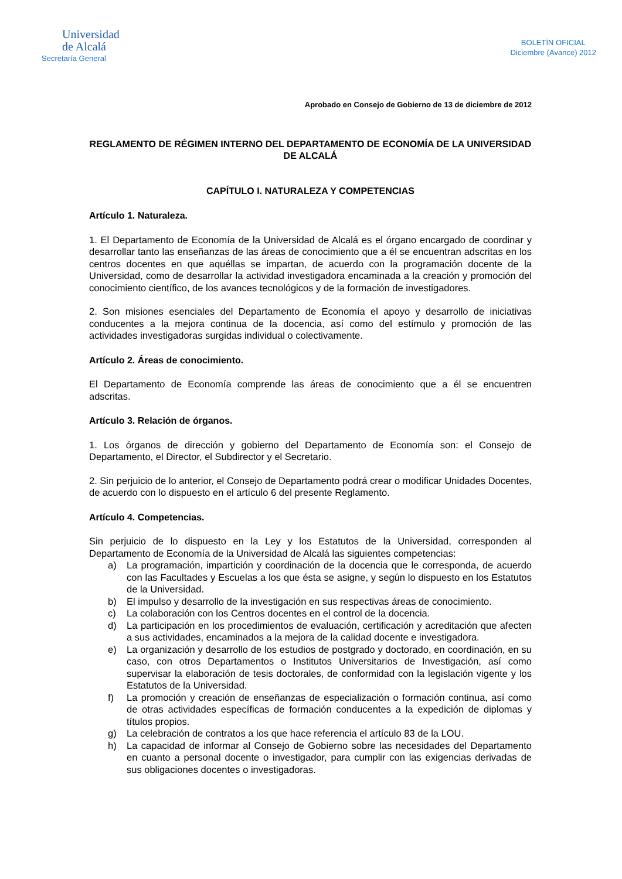Universidad
de Alcalá
Secretaría General
BOLETÍN OFICIAL
Diciembre (Avance) 2012
Aprobado en Consejo de Gobierno de 13 de diciembre de 2012
REGLAMENTO DE RÉGIMEN INTERNO DEL DEPARTAMENTO DE ECONOMÍA DE LA UNIVERSIDAD DE ALCALÁ
CAPÍTULO I. NATURALEZA Y COMPETENCIAS
Artículo 1. Naturaleza.
1. El Departamento de Economía de la Universidad de Alcalá es el órgano encargado de coordinar y desarrollar tanto las enseñanzas de las áreas de conocimiento que a él se encuentran adscritas en los centros docentes en que aquéllas se impartan, de acuerdo con la programación docente de la Universidad, como de desarrollar la actividad investigadora encaminada a la creación y promoción del conocimiento científico, de los avances tecnológicos y de la formación de investigadores.
2. Son misiones esenciales del Departamento de Economía el apoyo y desarrollo de iniciativas conducentes a la mejora continua de la docencia, así como del estímulo y promoción de las actividades investigadoras surgidas individual o colectivamente.
Artículo 2. Áreas de conocimiento.
El Departamento de Economía comprende las áreas de conocimiento que a él se encuentren adscritas.
Artículo 3. Relación de órganos.
1. Los órganos de dirección y gobierno del Departamento de Economía son: el Consejo de Departamento, el Director, el Subdirector y el Secretario.
2. Sin perjuicio de lo anterior, el Consejo de Departamento podrá crear o modificar Unidades Docentes, de acuerdo con lo dispuesto en el artículo 6 del presente Reglamento.
Artículo 4. Competencias.
Sin perjuicio de lo dispuesto en la Ley y los Estatutos de la Universidad, corresponden al Departamento de Economía de la Universidad de Alcalá las siguientes competencias:
a) La programación, impartición y coordinación de la docencia que le corresponda, de acuerdo con las Facultades y Escuelas a los que ésta se asigne, y según lo dispuesto en los Estatutos de la Universidad.
b) El impulso y desarrollo de la investigación en sus respectivas áreas de conocimiento.
c) La colaboración con los Centros docentes en el control de la docencia.
d) La participación en los procedimientos de evaluación, certificación y acreditación que afecten a sus actividades, encaminados a la mejora de la calidad docente e investigadora.
e) La organización y desarrollo de los estudios de postgrado y doctorado, en coordinación, en su caso, con otros Departamentos o Institutos Universitarios de Investigación, así como supervisar la elaboración de tesis doctorales, de conformidad con la legislación vigente y los Estatutos de la Universidad.
f) La promoción y creación de enseñanzas de especialización o formación continua, así como de otras actividades específicas de formación conducentes a la expedición de diplomas y títulos propios.
g) La celebración de contratos a los que hace referencia el artículo 83 de la LOU.
h) La capacidad de informar al Consejo de Gobierno sobre las necesidades del Departamento en cuanto a personal docente o investigador, para cumplir con las exigencias derivadas de sus obligaciones docentes o investigadoras.